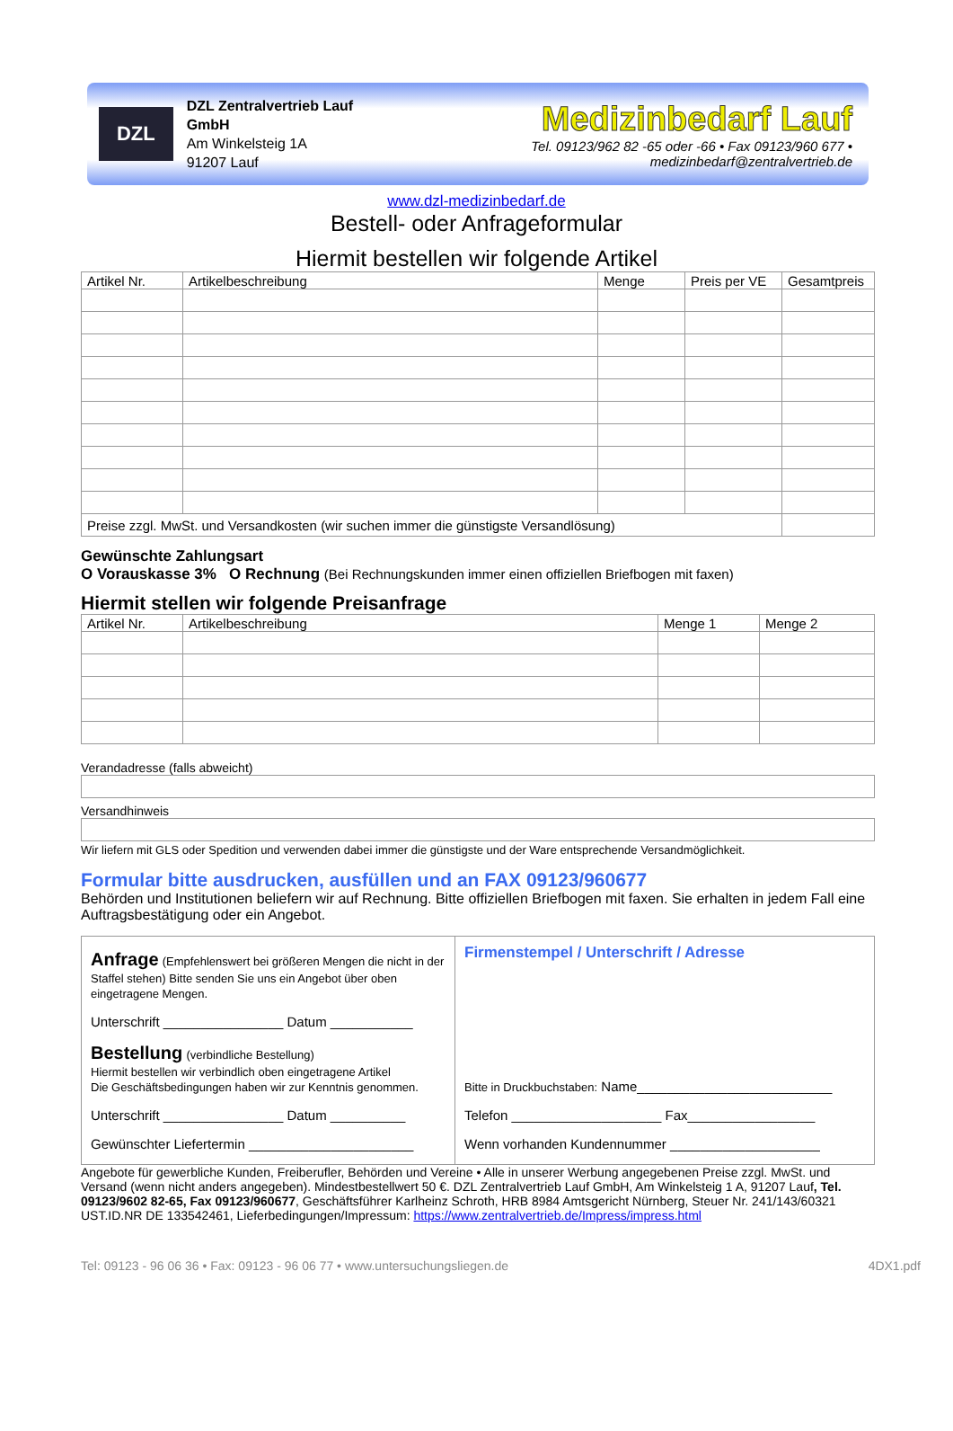DZL
DZL Zentralvertrieb Lauf GmbH
Am Winkelsteig 1A
91207 Lauf
Medizinbedarf Lauf
Tel. 09123/962 82 -65 oder -66 • Fax 09123/960 677 • medizinbedarf@zentralvertrieb.de
www.dzl-medizinbedarf.de
Bestell- oder Anfrageformular
Hiermit bestellen wir folgende Artikel
| Artikel Nr. | Artikelbeschreibung | Menge | Preis per VE | Gesamtpreis |
| --- | --- | --- | --- | --- |
| Preise zzgl. MwSt. und Versandkosten (wir suchen immer die günstigste Versandlösung) | | | | |
Gewünschte Zahlungsart
O Vorauskasse 3% O Rechnung (Bei Rechnungskunden immer einen offiziellen Briefbogen mit faxen)
Hiermit stellen wir folgende Preisanfrage
| Artikel Nr. | Artikelbeschreibung | Menge 1 | Menge 2 |
| --- | --- | --- | --- |
Verandadresse (falls abweicht)
Versandhinweis
Wir liefern mit GLS oder Spedition und verwenden dabei immer die günstigste und der Ware entsprechende Versandmöglichkeit.
Formular bitte ausdrucken, ausfüllen und an FAX 09123/960677
Behörden und Institutionen beliefern wir auf Rechnung. Bitte offiziellen Briefbogen mit faxen. Sie erhalten in jedem Fall eine Auftragsbestätigung oder ein Angebot.
Anfrage (Empfehlenswert bei größeren Mengen die nicht in der Staffel stehen) Bitte senden Sie uns ein Angebot über oben eingetragene Mengen.
Unterschrift ________________ Datum ___________
Bestellung (verbindliche Bestellung)
Hiermit bestellen wir verbindlich oben eingetragene Artikel
Die Geschäftsbedingungen haben wir zur Kenntnis genommen.
Unterschrift ________________ Datum __________
Gewünschter Liefertermin ______________________
Firmenstempel / Unterschrift / Adresse
Bitte in Druckbuchstaben: Name__________________________
Telefon ____________________ Fax_________________
Wenn vorhanden Kundennummer ____________________
Angebote für gewerbliche Kunden, Freiberufler, Behörden und Vereine • Alle in unserer Werbung angegebenen Preise zzgl. MwSt. und Versand (wenn nicht anders angegeben). Mindestbestellwert 50 €. DZL Zentralvertrieb Lauf GmbH, Am Winkelsteig 1 A, 91207 Lauf, Tel. 09123/9602 82-65, Fax 09123/960677, Geschäftsführer Karlheinz Schroth, HRB 8984 Amtsgericht Nürnberg, Steuer Nr. 241/143/60321 UST.ID.NR DE 133542461, Lieferbedingungen/Impressum: https://www.zentralvertrieb.de/Impress/impress.html
Tel: 09123 - 96 06 36 • Fax: 09123 - 96 06 77 • www.untersuchungsliegen.de 4DX1.pdf